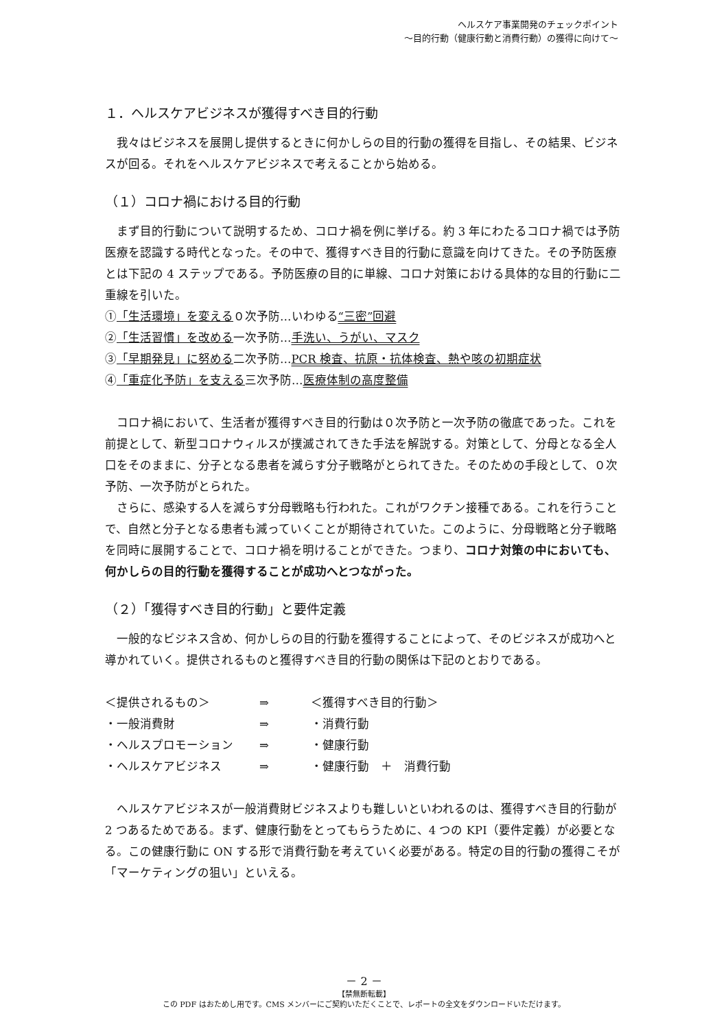ヘルスケア事業開発のチェックポイント
～目的行動（健康行動と消費行動）の獲得に向けて～
１．ヘルスケアビジネスが獲得すべき目的行動
我々はビジネスを展開し提供するときに何かしらの目的行動の獲得を目指し、その結果、ビジネスが回る。それをヘルスケアビジネスで考えることから始める。
（１）コロナ禍における目的行動
まず目的行動について説明するため、コロナ禍を例に挙げる。約 3 年にわたるコロナ禍では予防医療を認識する時代となった。その中で、獲得すべき目的行動に意識を向けてきた。その予防医療とは下記の 4 ステップである。予防医療の目的に単線、コロナ対策における具体的な目的行動に二重線を引いた。
①「生活環境」を変える０次予防…いわゆる“三密”回避
②「生活習慣」を改める一次予防…手洗い、うがい、マスク
③「早期発見」に努める二次予防…PCR 検査、抗原・抗体検査、熱や咳の初期症状
④「重症化予防」を支える三次予防…医療体制の高度整備
コロナ禍において、生活者が獲得すべき目的行動は０次予防と一次予防の徹底であった。これを前提として、新型コロナウィルスが撲滅されてきた手法を解説する。対策として、分母となる全人口をそのままに、分子となる患者を減らす分子戦略がとられてきた。そのための手段として、０次予防、一次予防がとられた。
さらに、感染する人を減らす分母戦略も行われた。これがワクチン接種である。これを行うことで、自然と分子となる患者も減っていくことが期待されていた。このように、分母戦略と分子戦略を同時に展開することで、コロナ禍を明けることができた。つまり、コロナ対策の中においても、何かしらの目的行動を獲得することが成功へとつながった。
（２）「獲得すべき目的行動」と要件定義
一般的なビジネス含め、何かしらの目的行動を獲得することによって、そのビジネスが成功へと導かれていく。提供されるものと獲得すべき目的行動の関係は下記のとおりである。
| ＜提供されるもの＞ | ⇒ | ＜獲得すべき目的行動＞ |
| ・一般消費財 | ⇒ | ・消費行動 |
| ・ヘルスプロモーション | ⇒ | ・健康行動 |
| ・ヘルスケアビジネス | ⇒ | ・健康行動 ＋ 消費行動 |
ヘルスケアビジネスが一般消費財ビジネスよりも難しいといわれるのは、獲得すべき目的行動が 2 つあるためである。まず、健康行動をとってもらうために、4 つの KPI（要件定義）が必要となる。この健康行動に ON する形で消費行動を考えていく必要がある。特定の目的行動の獲得こそが「マーケティングの狙い」といえる。
－ 2 －
【禁無断転載】
この PDF はおためし用です。CMS メンバーにご契約いただくことで、レポートの全文をダウンロードいただけます。